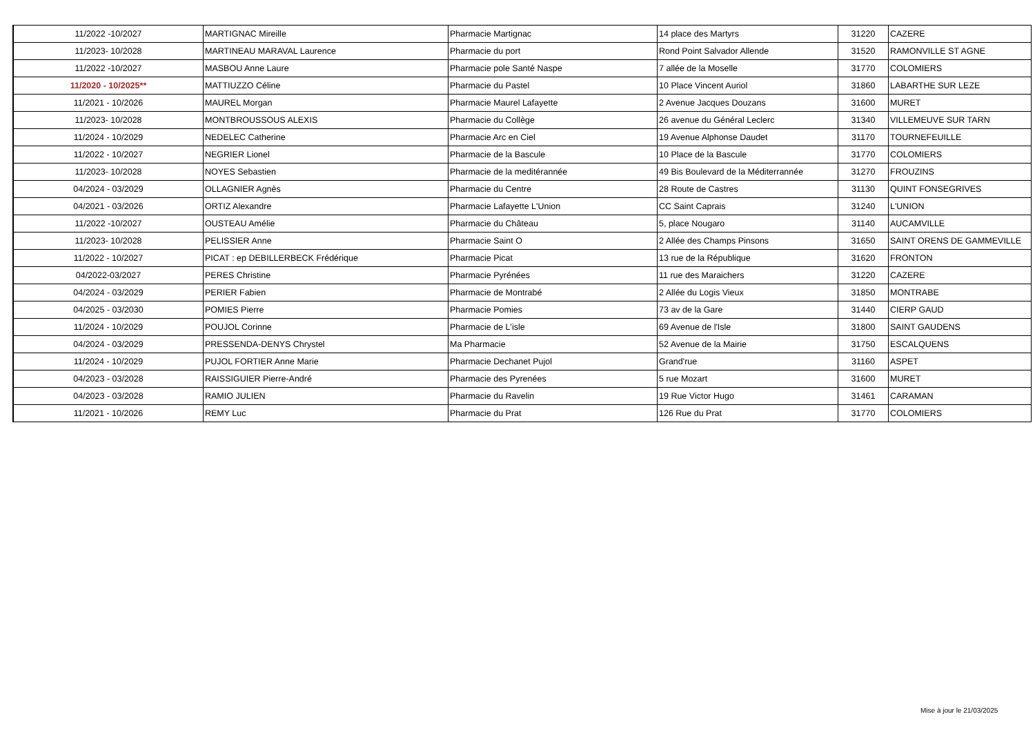| 11/2022 -10/2027 | MARTIGNAC Mireille | Pharmacie Martignac | 14 place des Martyrs | 31220 | CAZERE |
| 11/2023- 10/2028 | MARTINEAU MARAVAL Laurence | Pharmacie du port | Rond Point Salvador Allende | 31520 | RAMONVILLE ST AGNE |
| 11/2022 -10/2027 | MASBOU Anne Laure | Pharmacie pole Santé Naspe | 7 allée de la Moselle | 31770 | COLOMIERS |
| 11/2020 - 10/2025** | MATTIUZZO Céline | Pharmacie du Pastel | 10 Place Vincent Auriol | 31860 | LABARTHE SUR LEZE |
| 11/2021 - 10/2026 | MAUREL Morgan | Pharmacie Maurel Lafayette | 2 Avenue Jacques Douzans | 31600 | MURET |
| 11/2023- 10/2028 | MONTBROUSSOUS ALEXIS | Pharmacie du Collège | 26 avenue du Général Leclerc | 31340 | VILLEMEUVE SUR TARN |
| 11/2024 - 10/2029 | NEDELEC Catherine | Pharmacie Arc en Ciel | 19 Avenue Alphonse Daudet | 31170 | TOURNEFEUILLE |
| 11/2022 - 10/2027 | NEGRIER Lionel | Pharmacie de la Bascule | 10 Place de la Bascule | 31770 | COLOMIERS |
| 11/2023- 10/2028 | NOYES Sebastien | Pharmacie de la meditérannée | 49 Bis Boulevard de la Méditerrannée | 31270 | FROUZINS |
| 04/2024 - 03/2029 | OLLAGNIER Agnès | Pharmacie du Centre | 28 Route de Castres | 31130 | QUINT FONSEGRIVES |
| 04/2021 - 03/2026 | ORTIZ Alexandre | Pharmacie Lafayette L'Union | CC Saint Caprais | 31240 | L'UNION |
| 11/2022 -10/2027 | OUSTEAU Amélie | Pharmacie du Château | 5, place Nougaro | 31140 | AUCAMVILLE |
| 11/2023- 10/2028 | PELISSIER Anne | Pharmacie Saint O | 2 Allée des Champs Pinsons | 31650 | SAINT ORENS DE GAMMEVILLE |
| 11/2022 - 10/2027 | PICAT : ep DEBILLERBECK Frédérique | Pharmacie Picat | 13 rue de la République | 31620 | FRONTON |
| 04/2022-03/2027 | PERES Christine | Pharmacie Pyrénées | 11 rue des Maraichers | 31220 | CAZERE |
| 04/2024 - 03/2029 | PERIER Fabien | Pharmacie de Montrabé | 2 Allée du Logis Vieux | 31850 | MONTRABE |
| 04/2025 - 03/2030 | POMIES Pierre | Pharmacie Pomies | 73 av de la Gare | 31440 | CIERP GAUD |
| 11/2024 - 10/2029 | POUJOL Corinne | Pharmacie de L'isle | 69 Avenue de l'Isle | 31800 | SAINT GAUDENS |
| 04/2024 - 03/2029 | PRESSENDA-DENYS Chrystel | Ma Pharmacie | 52 Avenue de la Mairie | 31750 | ESCALQUENS |
| 11/2024 - 10/2029 | PUJOL FORTIER Anne Marie | Pharmacie Dechanet Pujol | Grand'rue | 31160 | ASPET |
| 04/2023 - 03/2028 | RAISSIGUIER Pierre-André | Pharmacie des Pyrenées | 5 rue Mozart | 31600 | MURET |
| 04/2023 - 03/2028 | RAMIO JULIEN | Pharmacie du Ravelin | 19 Rue Victor Hugo | 31461 | CARAMAN |
| 11/2021 - 10/2026 | REMY Luc | Pharmacie du Prat | 126 Rue du Prat | 31770 | COLOMIERS |
Mise à jour le 21/03/2025